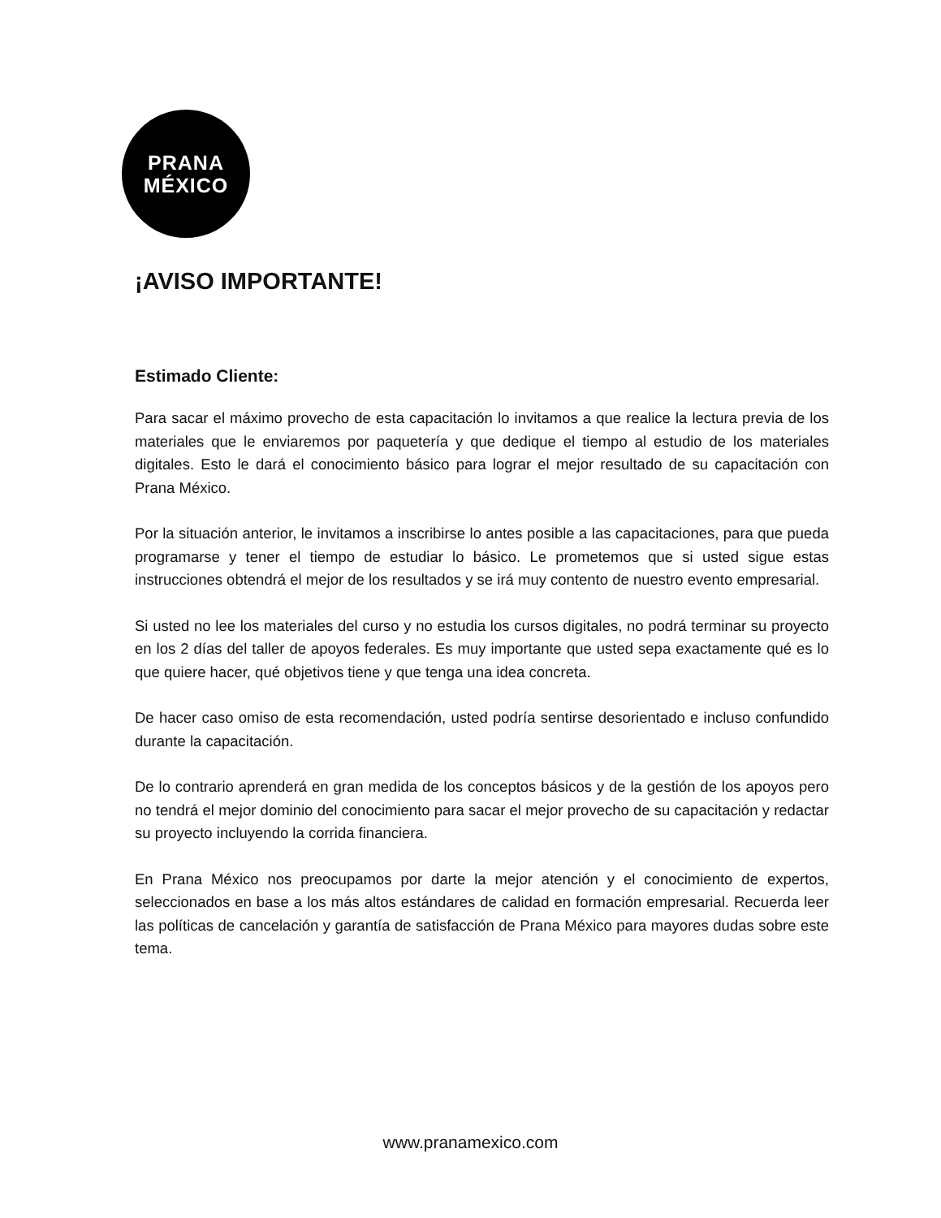PRANA
MÉXICO
¡AVISO IMPORTANTE!
Estimado Cliente:
Para sacar el máximo provecho de esta capacitación lo invitamos a que realice la lectura previa de los materiales que le enviaremos por paquetería y que dedique el tiempo al estudio de los materiales digitales. Esto le dará el conocimiento básico para lograr el mejor resultado de su capacitación con Prana México.
Por la situación anterior, le invitamos a inscribirse lo antes posible a las capacitaciones, para que pueda programarse y tener el tiempo de estudiar lo básico. Le prometemos que si usted sigue estas instrucciones obtendrá el mejor de los resultados y se irá muy contento de nuestro evento empresarial.
Si usted no lee los materiales del curso y no estudia los cursos digitales, no podrá terminar su proyecto en los 2 días del taller de apoyos federales. Es muy importante que usted sepa exactamente qué es lo que quiere hacer, qué objetivos tiene y que tenga una idea concreta.
De hacer caso omiso de esta recomendación, usted podría sentirse desorientado e incluso confundido durante la capacitación.
De lo contrario aprenderá en gran medida de los conceptos básicos y de la gestión de los apoyos pero no tendrá el mejor dominio del conocimiento para sacar el mejor provecho de su capacitación y redactar su proyecto incluyendo la corrida financiera.
En Prana México nos preocupamos por darte la mejor atención y el conocimiento de expertos, seleccionados en base a los más altos estándares de calidad en formación empresarial. Recuerda leer las políticas de cancelación y garantía de satisfacción de Prana México para mayores dudas sobre este tema.
www.pranamexico.com